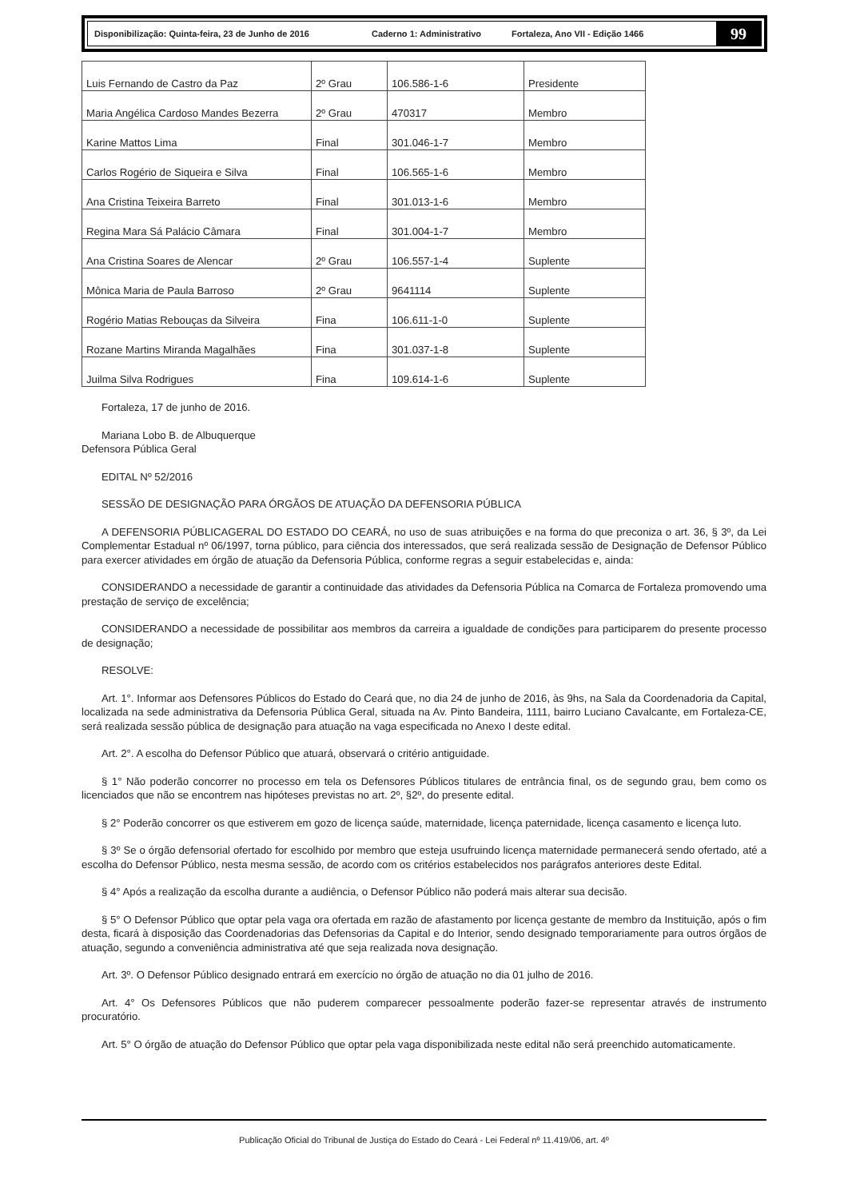Disponibilização: Quinta-feira, 23 de Junho de 2016 Caderno 1: Administrativo Fortaleza, Ano VII - Edição 1466
99
| Luis Fernando de Castro da Paz | 2º Grau | 106.586-1-6 | Presidente |
| Maria Angélica Cardoso Mandes Bezerra | 2º Grau | 470317 | Membro |
| Karine Mattos Lima | Final | 301.046-1-7 | Membro |
| Carlos Rogério de Siqueira e Silva | Final | 106.565-1-6 | Membro |
| Ana Cristina Teixeira Barreto | Final | 301.013-1-6 | Membro |
| Regina Mara Sá Palácio Câmara | Final | 301.004-1-7 | Membro |
| Ana Cristina Soares de Alencar | 2º Grau | 106.557-1-4 | Suplente |
| Mônica Maria de Paula Barroso | 2º Grau | 9641114 | Suplente |
| Rogério Matias Rebouças da Silveira | Fina | 106.611-1-0 | Suplente |
| Rozane Martins Miranda Magalhães | Fina | 301.037-1-8 | Suplente |
| Juilma Silva Rodrigues | Fina | 109.614-1-6 | Suplente |
Fortaleza, 17 de junho de 2016.
Mariana Lobo B. de Albuquerque
Defensora Pública Geral
EDITAL Nº 52/2016
SESSÃO DE DESIGNAÇÃO PARA ÓRGÃOS DE ATUAÇÃO DA DEFENSORIA PÚBLICA
A DEFENSORIA PÚBLICAGERAL DO ESTADO DO CEARÁ, no uso de suas atribuições e na forma do que preconiza o art. 36, § 3º, da Lei Complementar Estadual nº 06/1997, torna público, para ciência dos interessados, que será realizada sessão de Designação de Defensor Público para exercer atividades em órgão de atuação da Defensoria Pública, conforme regras a seguir estabelecidas e, ainda:
CONSIDERANDO a necessidade de garantir a continuidade das atividades da Defensoria Pública na Comarca de Fortaleza promovendo uma prestação de serviço de excelência;
CONSIDERANDO a necessidade de possibilitar aos membros da carreira a igualdade de condições para participarem do presente processo de designação;
RESOLVE:
Art. 1°. Informar aos Defensores Públicos do Estado do Ceará que, no dia 24 de junho de 2016, às 9hs, na Sala da Coordenadoria da Capital, localizada na sede administrativa da Defensoria Pública Geral, situada na Av. Pinto Bandeira, 1111, bairro Luciano Cavalcante, em Fortaleza-CE, será realizada sessão pública de designação para atuação na vaga especificada no Anexo I deste edital.
Art. 2°. A escolha do Defensor Público que atuará, observará o critério antiguidade.
§ 1° Não poderão concorrer no processo em tela os Defensores Públicos titulares de entrância final, os de segundo grau, bem como os licenciados que não se encontrem nas hipóteses previstas no art. 2º, §2º, do presente edital.
§ 2° Poderão concorrer os que estiverem em gozo de licença saúde, maternidade, licença paternidade, licença casamento e licença luto.
§ 3º Se o órgão defensorial ofertado for escolhido por membro que esteja usufruindo licença maternidade permanecerá sendo ofertado, até a escolha do Defensor Público, nesta mesma sessão, de acordo com os critérios estabelecidos nos parágrafos anteriores deste Edital.
§ 4° Após a realização da escolha durante a audiência, o Defensor Público não poderá mais alterar sua decisão.
§ 5° O Defensor Público que optar pela vaga ora ofertada em razão de afastamento por licença gestante de membro da Instituição, após o fim desta, ficará à disposição das Coordenadorias das Defensorias da Capital e do Interior, sendo designado temporariamente para outros órgãos de atuação, segundo a conveniência administrativa até que seja realizada nova designação.
Art. 3º. O Defensor Público designado entrará em exercício no órgão de atuação no dia 01 julho de 2016.
Art. 4° Os Defensores Públicos que não puderem comparecer pessoalmente poderão fazer-se representar através de instrumento procuratório.
Art. 5° O órgão de atuação do Defensor Público que optar pela vaga disponibilizada neste edital não será preenchido automaticamente.
Publicação Oficial do Tribunal de Justiça do Estado do Ceará - Lei Federal nº 11.419/06, art. 4º